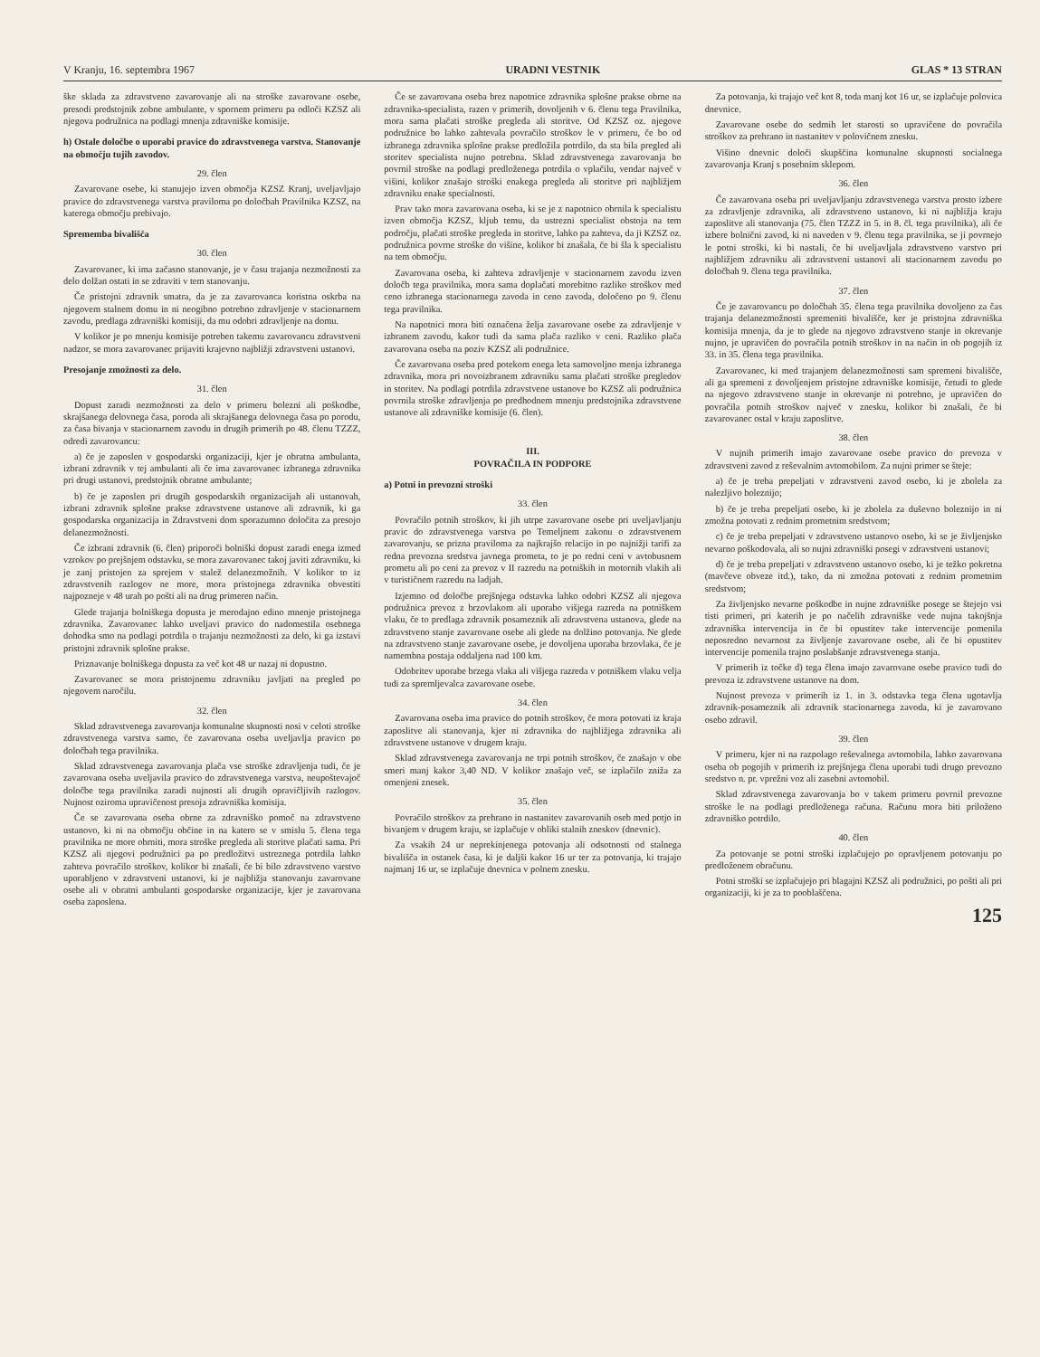V Kranju, 16. septembra 1967 URADNI VESTNIK GLAS * 13 STRAN
ške sklada za zdravstveno zavarovanje ali na stroške zavarovane osebe, presodi predstojnik zobne ambulante, v spornem primeru pa odloči KZSZ ali njegova podružnica na podlagi mnenja zdravniške komisije.
h) Ostale določbe o uporabi pravice do zdravstvenega varstva. Stanovanje na območju tujih zavodov.
29. člen
Zavarovane osebe, ki stanujejo izven območja KZSZ Kranj, uveljavljajo pravice do zdravstvenega varstva praviloma po določbah Pravilnika KZSZ, na katerega območju prebivajo.
Sprememba bivališča
30. člen
Zavarovanec, ki ima začasno stanovanje, je v času trajanja nezmožnosti za delo dolžan ostati in se zdraviti v tem stanovanju.
Če pristojni zdravnik smatra, da je za zavarovanca koristna oskrba na njegovem stalnem domu in ni neogibno potrebno zdravljenje v stacionarnem zavodu, predlaga zdravniški komisiji, da mu odobri zdravljenje na domu.
V kolikor je po mnenju komisije potreben takemu zavarovancu zdravstveni nadzor, se mora zavarovanec prijaviti krajevno najbližji zdravstveni ustanovi.
Presojanje zmožnosti za delo.
31. člen
Dopust zaradi nezmožnosti za delo v primeru bolezni ali poškodbe, skrajšanega delovnega časa, poroda ali skrajšanega delovnega časa po porodu, za časa bivanja v stacionarnem zavodu in drugih primerih po 48. členu TZZZ, odredi zavarovancu:
a) če je zaposlen v gospodarski organizaciji, kjer je obratna ambulanta, izbrani zdravnik v tej ambulanti ali če ima zavarovanec izbranega zdravnika pri drugi ustanovi, predstojnik obratne ambulante;
b) če je zaposlen pri drugih gospodarskih organizacijah ali ustanovah, izbrani zdravnik splošne prakse zdravstvene ustanove ali zdravnik, ki ga gospodarska organizacija in Zdravstveni dom sporazumno določita za presojo delanezmožnosti.
Če izbrani zdravnik (6. člen) priporoči bolniški dopust zaradi enega izmed vzrokov po prejšnjem odstavku, se mora zavarovanec takoj javiti zdravniku, ki je zanj pristojen za sprejem v stalež delanezmožnih. V kolikor to iz zdravstvenih razlogov ne more, mora pristojnega zdravnika obvestiti najpozneje v 48 urah po pošti ali na drug primeren način.
Glede trajanja bolniškega dopusta je merodajno edino mnenje pristojnega zdravnika. Zavarovanec lahko uveljavi pravico do nadomestila osebnega dohodka smo na podlagi potrdila o trajanju nezmožnosti za delo, ki ga izstavi pristojni zdravnik splošne prakse.
Priznavanje bolniškega dopusta za več kot 48 ur nazaj ni dopustno.
Zavarovanec se mora pristojnemu zdravniku javljati na pregled po njegovem naročilu.
32. člen
Sklad zdravstvenega zavarovanja komunalne skupnosti nosi v celoti stroške zdravstvenega varstva samo, če zavarovana oseba uveljavlja pravico po določbah tega pravilnika.
Sklad zdravstvenega zavarovanja plača vse stroške zdravljenja tudi, če je zavarovana oseba uveljavila pravico do zdravstvenega varstva, neupoštevajoč določbe tega pravilnika zaradi nujnosti ali drugih opravičljivih razlogov. Nujnost oziroma upravičenost presoja zdravniška komisija.
Če se zavarovana oseba obrne za zdravniško pomoč na zdravstveno ustanovo, ki ni na območju občine in na katero se v smislu 5. člena tega pravilnika ne more obrniti, mora stroške pregleda ali storitve plačati sama. Pri KZSZ ali njegovi podružnici pa po predložitvi ustreznega potrdila lahko zahteva povračilo stroškov, kolikor bi znašali, če bi bilo zdravstveno varstvo uporabljeno v zdravstveni ustanovi, ki je najbližja stanovanju zavarovane osebe ali v obratni ambulanti gospodarske organizacije, kjer je zavarovana oseba zaposlena.
Če se zavarovana oseba brez napotnice zdravnika splošne prakse obrne na zdravnika-specialista, razen v primerih, dovoljenih v 6. členu tega Pravilnika, mora sama plačati stroške pregleda ali storitve. Od KZSZ oz. njegove podružnice bo lahko zahtevala povračilo stroškov le v primeru, če bo od izbranega zdravnika splošne prakse predložila potrdilo, da sta bila pregled ali storitev specialista nujno potrebna. Sklad zdravstvenega zavarovanja bo povrnil stroške na podlagi predloženega potrdila o vplačilu, vendar največ v višini, kolikor znašajo stroški enakega pregleda ali storitve pri najbližjem zdravniku enake specialnosti.
Prav tako mora zavarovana oseba, ki se je z napotnico obrnila k specialistu izven območja KZSZ, kljub temu, da ustrezni specialist obstoja na tem področju, plačati stroške pregleda in storitve, lahko pa zahteva, da ji KZSZ oz. podružnica povrne stroške do višine, kolikor bi znašala, če bi šla k specialistu na tem območju.
Zavarovana oseba, ki zahteva zdravljenje v stacionarnem zavodu izven določb tega pravilnika, mora sama doplačati morebitno razliko stroškov med ceno izbranega stacionarnega zavoda in ceno zavoda, določeno po 9. členu tega pravilnika.
Na napotnici mora biti označena želja zavarovane osebe za zdravljenje v izbranem zavodu, kakor tudi da sama plača razliko v ceni. Razliko plača zavarovana oseba na poziv KZSZ ali podružnice.
Če zavarovana oseba pred potekom enega leta samovoljno menja izbranega zdravnika, mora pri novoizbranem zdravniku sama plačati stroške pregledov in storitev. Na podlagi potrdila zdravstvene ustanove bo KZSZ ali podružnica povrnila stroške zdravljenja po predhodnem mnenju predstojnika zdravstvene ustanove ali zdravniške komisije (6. člen).
III.
POVRAČILA IN PODPORE
a) Potni in prevozni stroški
33. člen
Povračilo potnih stroškov, ki jih utrpe zavarovane osebe pri uveljavljanju pravic do zdravstvenega varstva po Temeljnem zakonu o zdravstvenem zavarovanju, se prizna praviloma za najkrajšo relacijo in po najnižji tarifi za redna prevozna sredstva javnega prometa, to je po redni ceni v avtobusnem prometu ali po ceni za prevoz v II razredu na potniških in motornih vlakih ali v turističnem razredu na ladjah.
Izjemno od določbe prejšnjega odstavka lahko odobri KZSZ ali njegova podružnica prevoz z brzovlakom ali uporabo višjega razreda na potniškem vlaku, če to predlaga zdravnik posameznik ali zdravstvena ustanova, glede na zdravstveno stanje zavarovane osebe ali glede na dolžino potovanja. Ne glede na zdravstveno stanje zavarovane osebe, je dovoljena uporaba brzovlaka, če je namembna postaja oddaljena nad 100 km.
Odobritev uporabe brzega vlaka ali višjega razreda v potniškem vlaku velja tudi za spremljevalca zavarovane osebe.
34. člen
Zavarovana oseba ima pravico do potnih stroškov, če mora potovati iz kraja zaposlitve ali stanovanja, kjer ni zdravnika do najbližjega zdravnika ali zdravstvene ustanove v drugem kraju.
Sklad zdravstvenega zavarovanja ne trpi potnih stroškov, če znašajo v obe smeri manj kakor 3,40 ND. V kolikor znašajo več, se izplačilo zniža za omenjeni znesek.
35. člen
Povračilo stroškov za prehrano in nastanitev zavarovanih oseb med potjo in bivanjem v drugem kraju, se izplačuje v obliki stalnih zneskov (dnevnic).
Za vsakih 24 ur neprekinjenega potovanja ali odsotnosti od stalnega bivališča in ostanek časa, ki je daljši kakor 16 ur ter za potovanja, ki trajajo najmanj 16 ur, se izplačuje dnevnica v polnem znesku.
Za potovanja, ki trajajo več kot 8, toda manj kot 16 ur, se izplačuje polovica dnevnice.
Zavarovane osebe do sedmih let starosti so upravičene do povračila stroškov za prehrano in nastanitev v polovičnem znesku.
Višino dnevnic določi skupščina komunalne skupnosti socialnega zavarovanja Kranj s posebnim sklepom.
36. člen
Če zavarovana oseba pri uveljavljanju zdravstvenega varstva prosto izbere za zdravljenje zdravnika, ali zdravstveno ustanovo, ki ni najbližja kraju zaposlitve ali stanovanja (75. člen TZZZ in 5. in 8. čl. tega pravilnika), ali če izbere bolnični zavod, ki ni naveden v 9. členu tega pravilnika, se ji povrnejo le potni stroški, ki bi nastali, če bi uveljavljala zdravstveno varstvo pri najbližjem zdravniku ali zdravstveni ustanovi ali stacionarnem zavodu po določbah 9. člena tega pravilnika.
37. člen
Če je zavarovancu po določbah 35. člena tega pravilnika dovoljeno za čas trajanja delanezmožnosti spremeniti bivališče, ker je pristojna zdravniška komisija mnenja, da je to glede na njegovo zdravstveno stanje in okrevanje nujno, je upravičen do povračila potnih stroškov in na način in ob pogojih iz 33. in 35. člena tega pravilnika.
Zavarovanec, ki med trajanjem delanezmožnosti sam spremeni bivališče, ali ga spremeni z dovoljenjem pristojne zdravniške komisije, četudi to glede na njegovo zdravstveno stanje in okrevanje ni potrebno, je upravičen do povračila potnih stroškov največ v znesku, kolikor bi znašali, če bi zavarovanec ostal v kraju zaposlitve.
38. člen
V nujnih primerih imajo zavarovane osebe pravico do prevoza v zdravstveni zavod z reševalnim avtomobilom. Za nujni primer se šteje:
a) če je treba prepeljati v zdravstveni zavod osebo, ki je zbolela za nalezljivo boleznijo;
b) če je treba prepeljati osebo, ki je zbolela za duševno boleznijo in ni zmožna potovati z rednim prometnim sredstvom;
c) če je treba prepeljati v zdravstveno ustanovo osebo, ki se je življenjsko nevarno poškodovala, ali so nujni zdravniški posegi v zdravstveni ustanovi;
d) če je treba prepeljati v zdravstveno ustanovo osebo, ki je težko pokretna (mavčeve obveze itd.), tako, da ni zmožna potovati z rednim prometnim sredstvom;
Za življenjsko nevarne poškodbe in nujne zdravniške posege se štejejo vsi tisti primeri, pri katerih je po načelih zdravniške vede nujna takojšnja zdravniška intervencija in če bi opustitev take intervencije pomenila neposredno nevarnost za življenje zavarovane osebe, ali če bi opustitev intervencije pomenila trajno poslabšanje zdravstvenega stanja.
V primerih iz točke d) tega člena imajo zavarovane osebe pravico tudi do prevoza iz zdravstvene ustanove na dom.
Nujnost prevoza v primerih iz 1. in 3. odstavka tega člena ugotavlja zdravnik-posameznik ali zdravnik stacionarnega zavoda, ki je zavarovano osebo zdravil.
39. člen
V primeru, kjer ni na razpolago reševalnega avtomobila, lahko zavarovana oseba ob pogojih v primerih iz prejšnjega člena uporabi tudi drugo prevozno sredstvo n. pr. vprežni voz ali zasebni avtomobil.
Sklad zdravstvenega zavarovanja bo v takem primeru povrnil prevozne stroške le na podlagi predloženega računa. Računu mora biti priloženo zdravniško potrdilo.
40. člen
Za potovanje se potni stroški izplačujejo po opravljenem potovanju po predloženem obračunu.
Potni stroški se izplačujejo pri blagajni KZSZ ali podružnici, po pošti ali pri organizaciji, ki je za to pooblaščena.
125